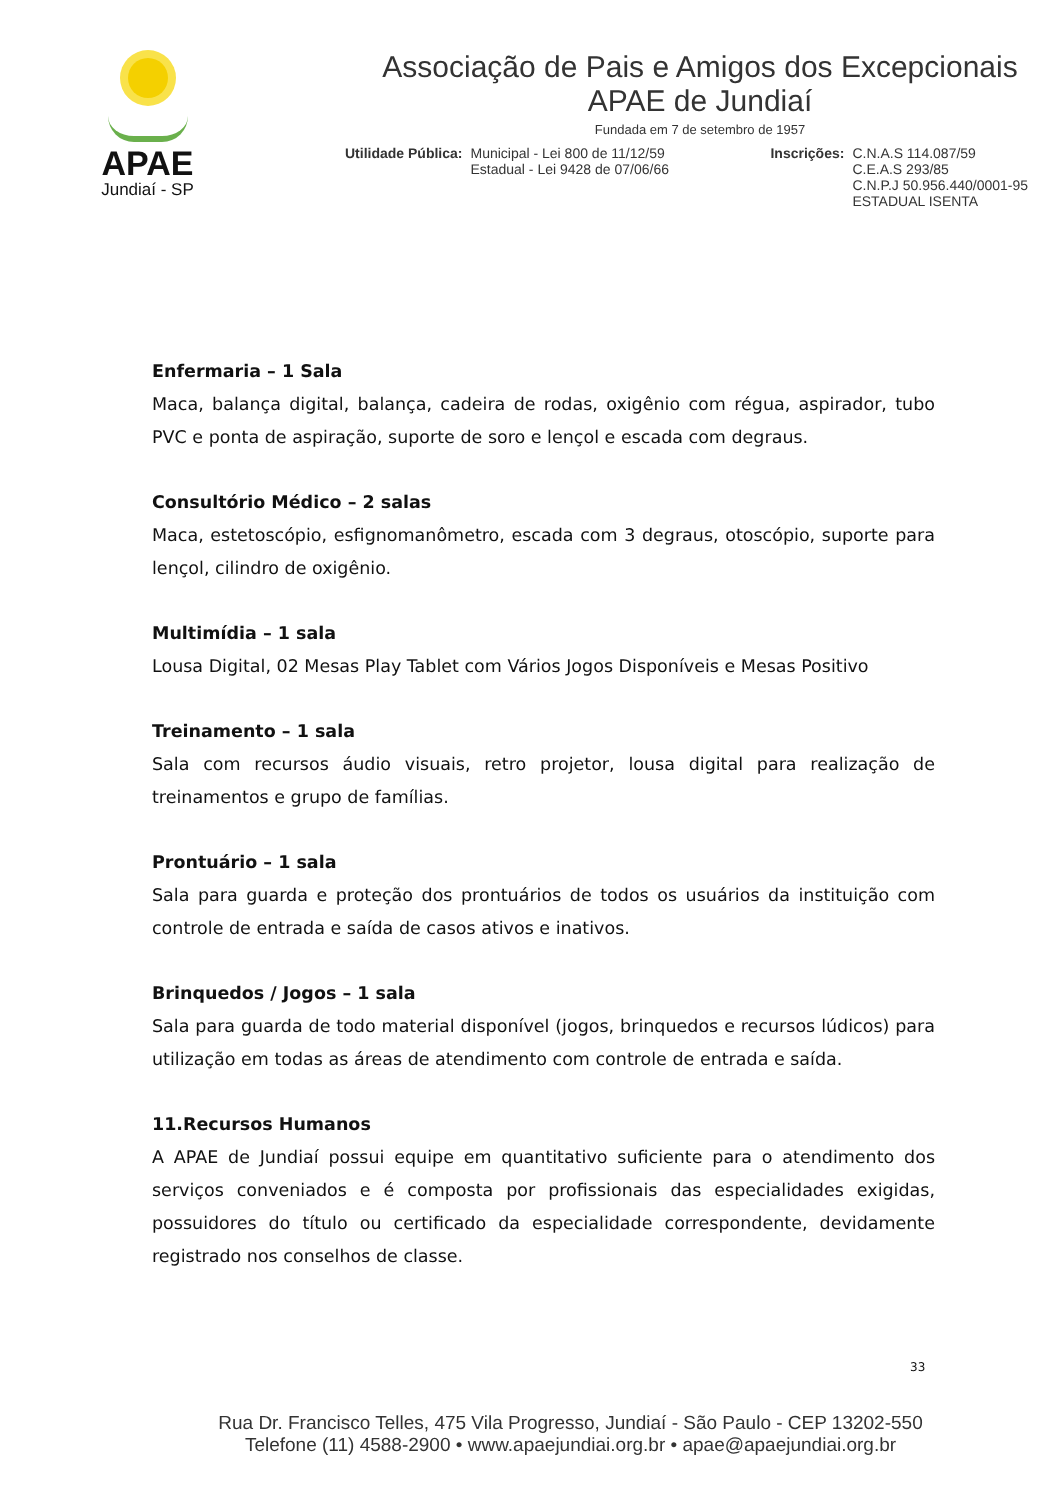APAE
Jundiaí - SP
Associação de Pais e Amigos dos Excepcionais
APAE de Jundiaí
Fundada em 7 de setembro de 1957
Utilidade Pública: Municipal - Lei 800 de 11/12/59
Estadual - Lei 9428 de 07/06/66 Inscrições: C.N.A.S 114.087/59
C.E.A.S 293/85
C.N.P.J 50.956.440/0001-95
ESTADUAL ISENTA
Enfermaria – 1 Sala
Maca, balança digital, balança, cadeira de rodas, oxigênio com régua, aspirador, tubo PVC e ponta de aspiração, suporte de soro e lençol e escada com degraus.
Consultório Médico – 2 salas
Maca, estetoscópio, esfignomanômetro, escada com 3 degraus, otoscópio, suporte para lençol, cilindro de oxigênio.
Multimídia – 1 sala
Lousa Digital, 02 Mesas Play Tablet com Vários Jogos Disponíveis e Mesas Positivo
Treinamento – 1 sala
Sala com recursos áudio visuais, retro projetor, lousa digital para realização de treinamentos e grupo de famílias.
Prontuário – 1 sala
Sala para guarda e proteção dos prontuários de todos os usuários da instituição com controle de entrada e saída de casos ativos e inativos.
Brinquedos / Jogos – 1 sala
Sala para guarda de todo material disponível (jogos, brinquedos e recursos lúdicos) para utilização em todas as áreas de atendimento com controle de entrada e saída.
11.Recursos Humanos
A APAE de Jundiaí possui equipe em quantitativo suficiente para o atendimento dos serviços conveniados e é composta por profissionais das especialidades exigidas, possuidores do título ou certificado da especialidade correspondente, devidamente registrado nos conselhos de classe.
33
Rua Dr. Francisco Telles, 475 Vila Progresso, Jundiaí - São Paulo - CEP 13202-550
Telefone (11) 4588-2900 • www.apaejundiai.org.br • apae@apaejundiai.org.br